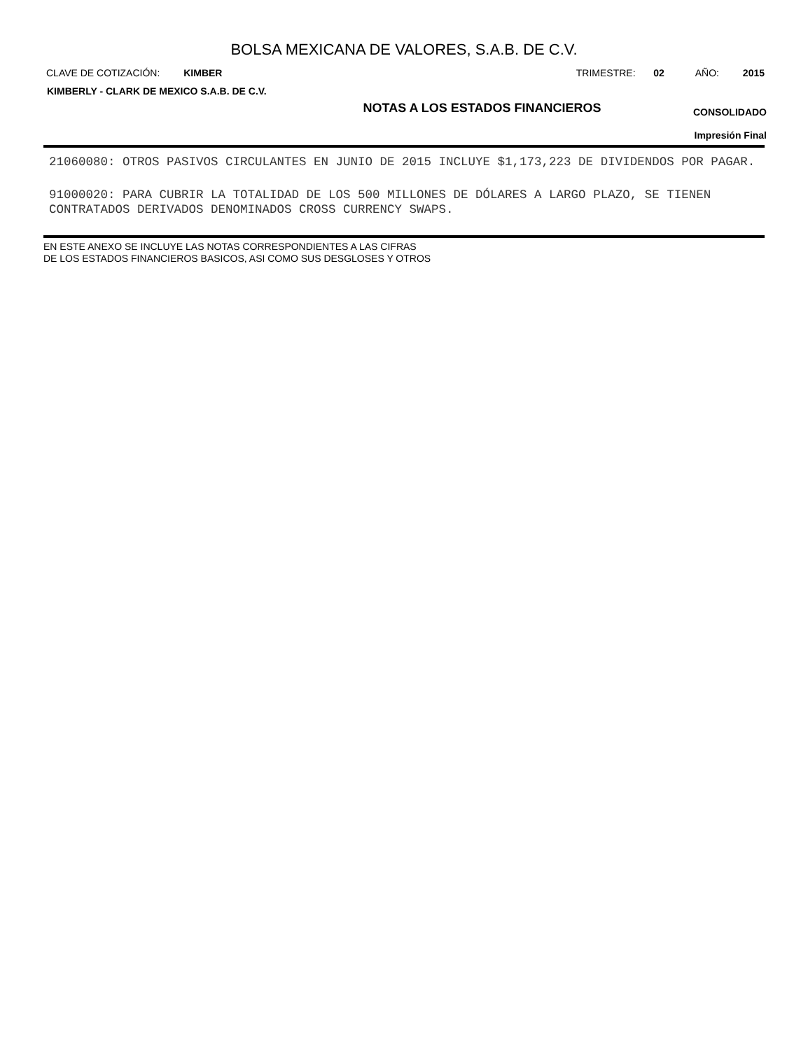BOLSA MEXICANA DE VALORES, S.A.B. DE C.V.
CLAVE DE COTIZACIÓN: KIMBER TRIMESTRE: 02 AÑO: 2015
KIMBERLY - CLARK DE MEXICO S.A.B. DE C.V.
NOTAS A LOS ESTADOS FINANCIEROS
CONSOLIDADO
Impresión Final
21060080: OTROS PASIVOS CIRCULANTES EN JUNIO DE 2015 INCLUYE $1,173,223 DE DIVIDENDOS POR PAGAR.
91000020: PARA CUBRIR LA TOTALIDAD DE LOS 500 MILLONES DE DÓLARES A LARGO PLAZO, SE TIENEN CONTRATADOS DERIVADOS DENOMINADOS CROSS CURRENCY SWAPS.
EN ESTE ANEXO SE INCLUYE LAS NOTAS CORRESPONDIENTES A LAS CIFRAS
DE LOS ESTADOS FINANCIEROS BASICOS, ASI COMO SUS DESGLOSES Y OTROS